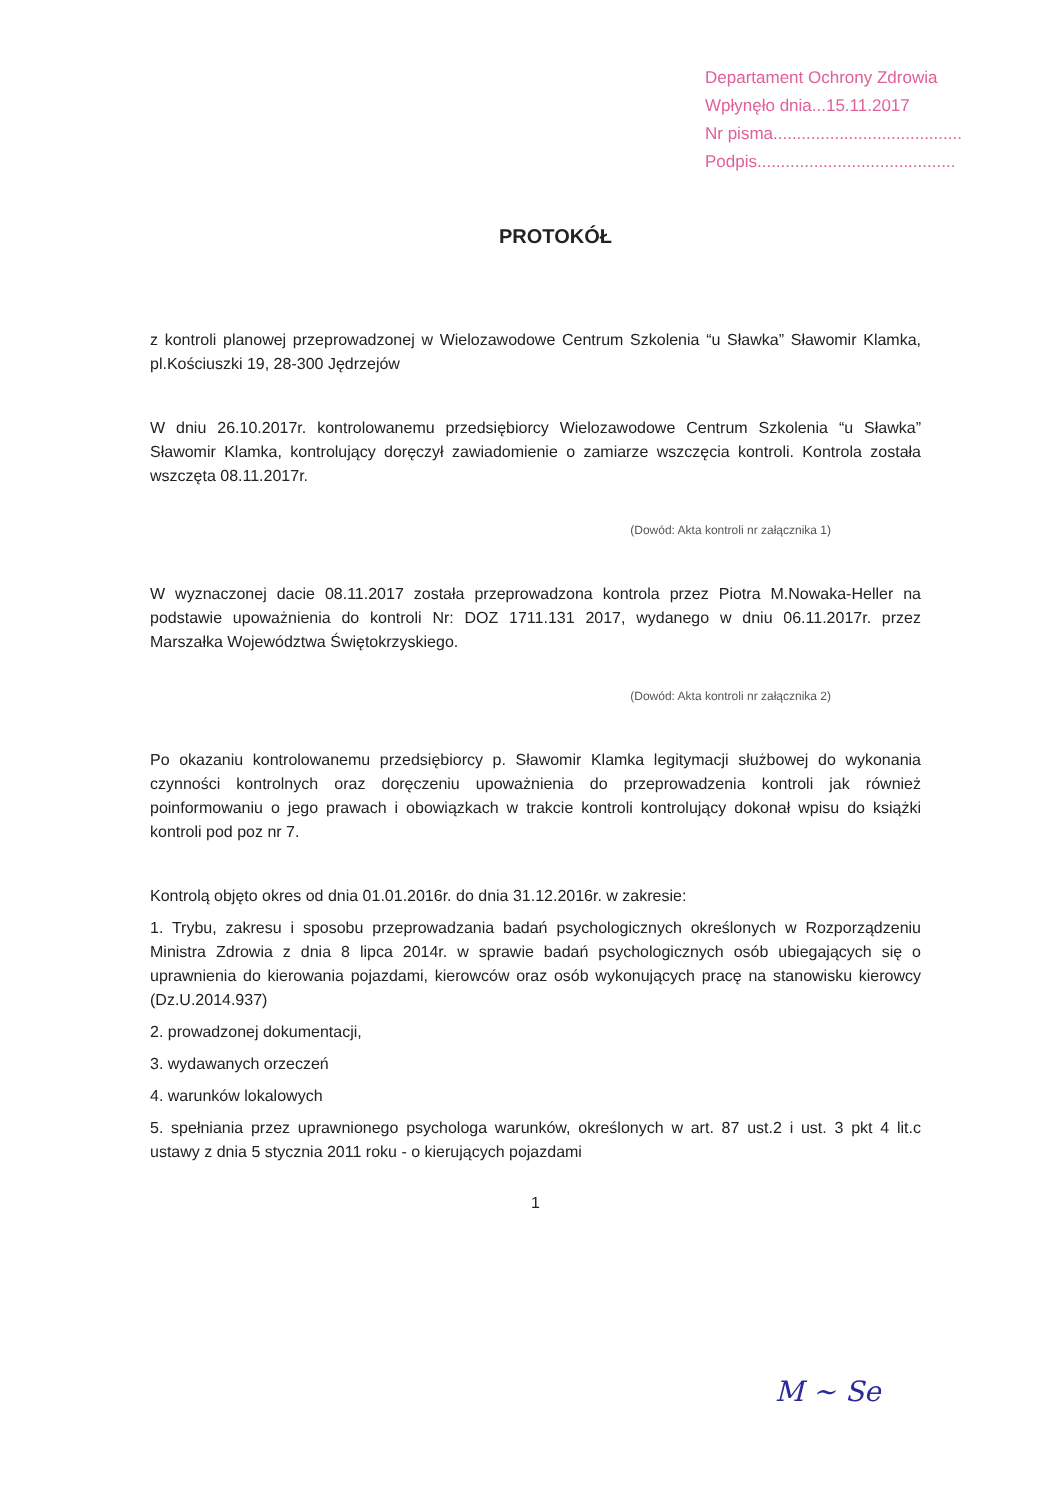Departament Ochrony Zdrowia
Wpłynęło dnia...15.11.2017
Nr pisma........................................
Podpis..........................................
PROTOKÓŁ
z kontroli planowej przeprowadzonej w Wielozawodowe Centrum Szkolenia “u Sławka” Sławomir Klamka, pl.Kościuszki 19, 28-300 Jędrzejów
W dniu 26.10.2017r. kontrolowanemu przedsiębiorcy Wielozawodowe Centrum Szkolenia “u Sławka” Sławomir Klamka, kontrolujący doręczył zawiadomienie o zamiarze wszczęcia kontroli. Kontrola została wszczęta 08.11.2017r.
(Dowód: Akta kontroli nr załącznika 1)
W wyznaczonej dacie 08.11.2017 została przeprowadzona kontrola przez Piotra M.Nowaka-Heller na podstawie upoważnienia do kontroli Nr: DOZ 1711.131 2017, wydanego w dniu 06.11.2017r. przez Marszałka Województwa Świętokrzyskiego.
(Dowód: Akta kontroli nr załącznika 2)
Po okazaniu kontrolowanemu przedsiębiorcy p. Sławomir Klamka legitymacji służbowej do wykonania czynności kontrolnych oraz doręczeniu upoważnienia do przeprowadzenia kontroli jak również poinformowaniu o jego prawach i obowiązkach w trakcie kontroli kontrolujący dokonał wpisu do książki kontroli pod poz nr 7.
Kontrolą objęto okres od dnia 01.01.2016r. do dnia 31.12.2016r. w zakresie:
1. Trybu, zakresu i sposobu przeprowadzania badań psychologicznych określonych w Rozporządzeniu Ministra Zdrowia z dnia 8 lipca 2014r. w sprawie badań psychologicznych osób ubiegających się o uprawnienia do kierowania pojazdami, kierowców oraz osób wykonujących pracę na stanowisku kierowcy (Dz.U.2014.937)
2. prowadzonej dokumentacji,
3. wydawanych orzeczeń
4. warunków lokalowych
5. spełniania przez uprawnionego psychologa warunków, określonych w art. 87 ust.2 i ust. 3 pkt 4 lit.c ustawy z dnia 5 stycznia 2011 roku - o kierujących pojazdami
1
M ~ Se